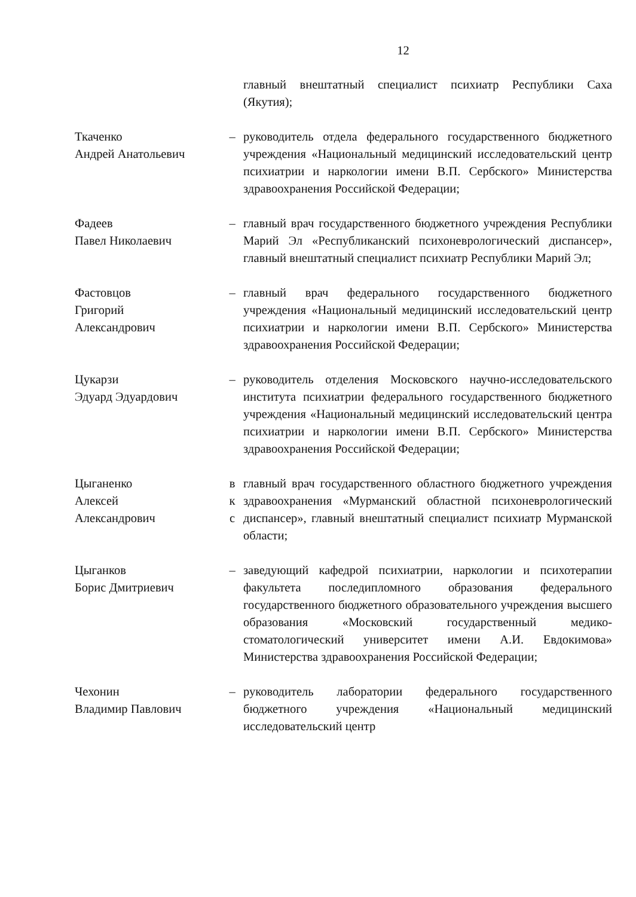12
главный внештатный специалист психиатр Республики Саха (Якутия);
Ткаченко
Андрей Анатольевич
– руководитель отдела федерального государственного бюджетного учреждения «Национальный медицинский исследовательский центр психиатрии и наркологии имени В.П. Сербского» Министерства здравоохранения Российской Федерации;
Фадеев
Павел Николаевич
– главный врач государственного бюджетного учреждения Республики Марий Эл «Республиканский психоневрологический диспансер», главный внештатный специалист психиатр Республики Марий Эл;
Фастовцов
Григорий
Александрович
– главный врач федерального государственного бюджетного учреждения «Национальный медицинский исследовательский центр психиатрии и наркологии имени В.П. Сербского» Министерства здравоохранения Российской Федерации;
Цукарзи
Эдуард Эдуардович
– руководитель отделения Московского научно-исследовательского института психиатрии федерального государственного бюджетного учреждения «Национальный медицинский исследовательский центра психиатрии и наркологии имени В.П. Сербского» Министерства здравоохранения Российской Федерации;
Цыганенко
Алексей
Александрович
в
к
с
главный врач государственного областного бюджетного учреждения здравоохранения «Мурманский областной психоневрологический диспансер», главный внештатный специалист психиатр Мурманской области;
Цыганков
Борис Дмитриевич
– заведующий кафедрой психиатрии, наркологии и психотерапии факультета последипломного образования федерального государственного бюджетного образовательного учреждения высшего образования «Московский государственный медико-стоматологический университет имени А.И. Евдокимова» Министерства здравоохранения Российской Федерации;
Чехонин
Владимир Павлович
– руководитель лаборатории федерального государственного бюджетного учреждения «Национальный медицинский исследовательский центр